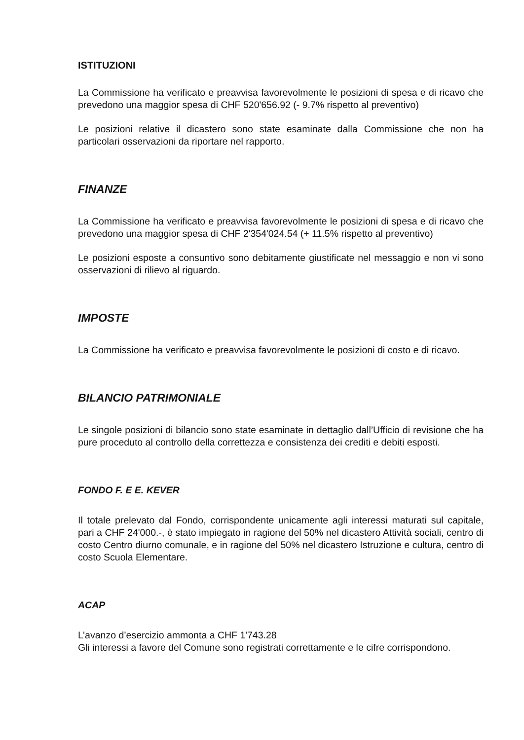ISTITUZIONI
La Commissione ha verificato e preavvisa favorevolmente le posizioni di spesa e di ricavo che prevedono una maggior spesa di CHF 520'656.92 (- 9.7% rispetto al preventivo)
Le posizioni relative il dicastero sono state esaminate dalla Commissione che non ha particolari osservazioni da riportare nel rapporto.
FINANZE
La Commissione ha verificato e preavvisa favorevolmente le posizioni di spesa e di ricavo che prevedono una maggior spesa di CHF 2'354'024.54 (+ 11.5% rispetto al preventivo)
Le posizioni esposte a consuntivo sono debitamente giustificate nel messaggio e non vi sono osservazioni di rilievo al riguardo.
IMPOSTE
La Commissione ha verificato e preavvisa favorevolmente le posizioni di costo e di ricavo.
BILANCIO PATRIMONIALE
Le singole posizioni di bilancio sono state esaminate in dettaglio dall’Ufficio di revisione che ha pure proceduto al controllo della correttezza e consistenza dei crediti e debiti esposti.
FONDO F. E E. KEVER
Il totale prelevato dal Fondo, corrispondente unicamente agli interessi maturati sul capitale, pari a CHF 24'000.-, è stato impiegato in ragione del 50% nel dicastero Attività sociali, centro di costo Centro diurno comunale, e in ragione del 50% nel dicastero Istruzione e cultura, centro di costo Scuola Elementare.
ACAP
L’avanzo d’esercizio ammonta a CHF 1'743.28
Gli interessi a favore del Comune sono registrati correttamente e le cifre corrispondono.